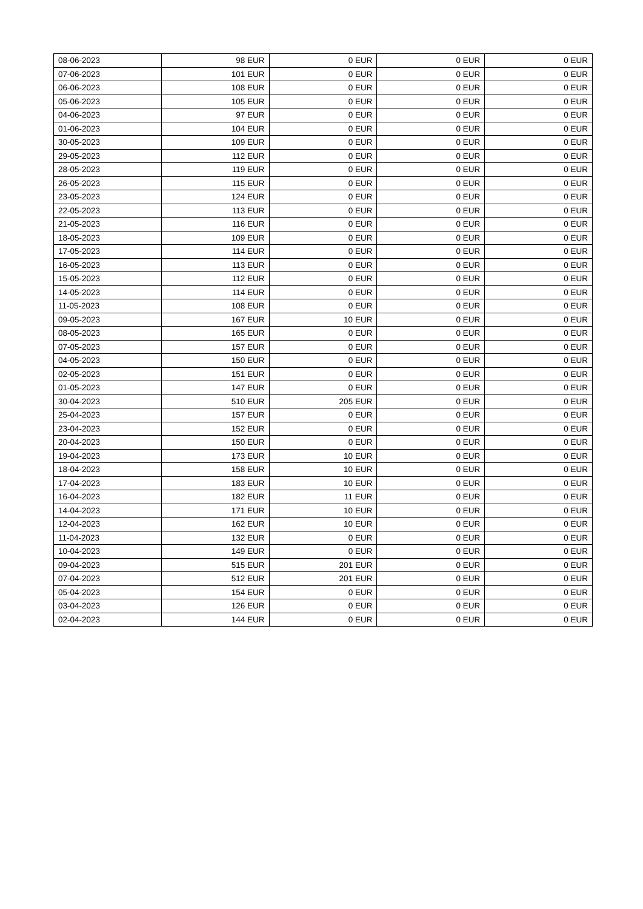| 08-06-2023 | 98 EUR | 0 EUR | 0 EUR | 0 EUR |
| 07-06-2023 | 101 EUR | 0 EUR | 0 EUR | 0 EUR |
| 06-06-2023 | 108 EUR | 0 EUR | 0 EUR | 0 EUR |
| 05-06-2023 | 105 EUR | 0 EUR | 0 EUR | 0 EUR |
| 04-06-2023 | 97 EUR | 0 EUR | 0 EUR | 0 EUR |
| 01-06-2023 | 104 EUR | 0 EUR | 0 EUR | 0 EUR |
| 30-05-2023 | 109 EUR | 0 EUR | 0 EUR | 0 EUR |
| 29-05-2023 | 112 EUR | 0 EUR | 0 EUR | 0 EUR |
| 28-05-2023 | 119 EUR | 0 EUR | 0 EUR | 0 EUR |
| 26-05-2023 | 115 EUR | 0 EUR | 0 EUR | 0 EUR |
| 23-05-2023 | 124 EUR | 0 EUR | 0 EUR | 0 EUR |
| 22-05-2023 | 113 EUR | 0 EUR | 0 EUR | 0 EUR |
| 21-05-2023 | 116 EUR | 0 EUR | 0 EUR | 0 EUR |
| 18-05-2023 | 109 EUR | 0 EUR | 0 EUR | 0 EUR |
| 17-05-2023 | 114 EUR | 0 EUR | 0 EUR | 0 EUR |
| 16-05-2023 | 113 EUR | 0 EUR | 0 EUR | 0 EUR |
| 15-05-2023 | 112 EUR | 0 EUR | 0 EUR | 0 EUR |
| 14-05-2023 | 114 EUR | 0 EUR | 0 EUR | 0 EUR |
| 11-05-2023 | 108 EUR | 0 EUR | 0 EUR | 0 EUR |
| 09-05-2023 | 167 EUR | 10 EUR | 0 EUR | 0 EUR |
| 08-05-2023 | 165 EUR | 0 EUR | 0 EUR | 0 EUR |
| 07-05-2023 | 157 EUR | 0 EUR | 0 EUR | 0 EUR |
| 04-05-2023 | 150 EUR | 0 EUR | 0 EUR | 0 EUR |
| 02-05-2023 | 151 EUR | 0 EUR | 0 EUR | 0 EUR |
| 01-05-2023 | 147 EUR | 0 EUR | 0 EUR | 0 EUR |
| 30-04-2023 | 510 EUR | 205 EUR | 0 EUR | 0 EUR |
| 25-04-2023 | 157 EUR | 0 EUR | 0 EUR | 0 EUR |
| 23-04-2023 | 152 EUR | 0 EUR | 0 EUR | 0 EUR |
| 20-04-2023 | 150 EUR | 0 EUR | 0 EUR | 0 EUR |
| 19-04-2023 | 173 EUR | 10 EUR | 0 EUR | 0 EUR |
| 18-04-2023 | 158 EUR | 10 EUR | 0 EUR | 0 EUR |
| 17-04-2023 | 183 EUR | 10 EUR | 0 EUR | 0 EUR |
| 16-04-2023 | 182 EUR | 11 EUR | 0 EUR | 0 EUR |
| 14-04-2023 | 171 EUR | 10 EUR | 0 EUR | 0 EUR |
| 12-04-2023 | 162 EUR | 10 EUR | 0 EUR | 0 EUR |
| 11-04-2023 | 132 EUR | 0 EUR | 0 EUR | 0 EUR |
| 10-04-2023 | 149 EUR | 0 EUR | 0 EUR | 0 EUR |
| 09-04-2023 | 515 EUR | 201 EUR | 0 EUR | 0 EUR |
| 07-04-2023 | 512 EUR | 201 EUR | 0 EUR | 0 EUR |
| 05-04-2023 | 154 EUR | 0 EUR | 0 EUR | 0 EUR |
| 03-04-2023 | 126 EUR | 0 EUR | 0 EUR | 0 EUR |
| 02-04-2023 | 144 EUR | 0 EUR | 0 EUR | 0 EUR |